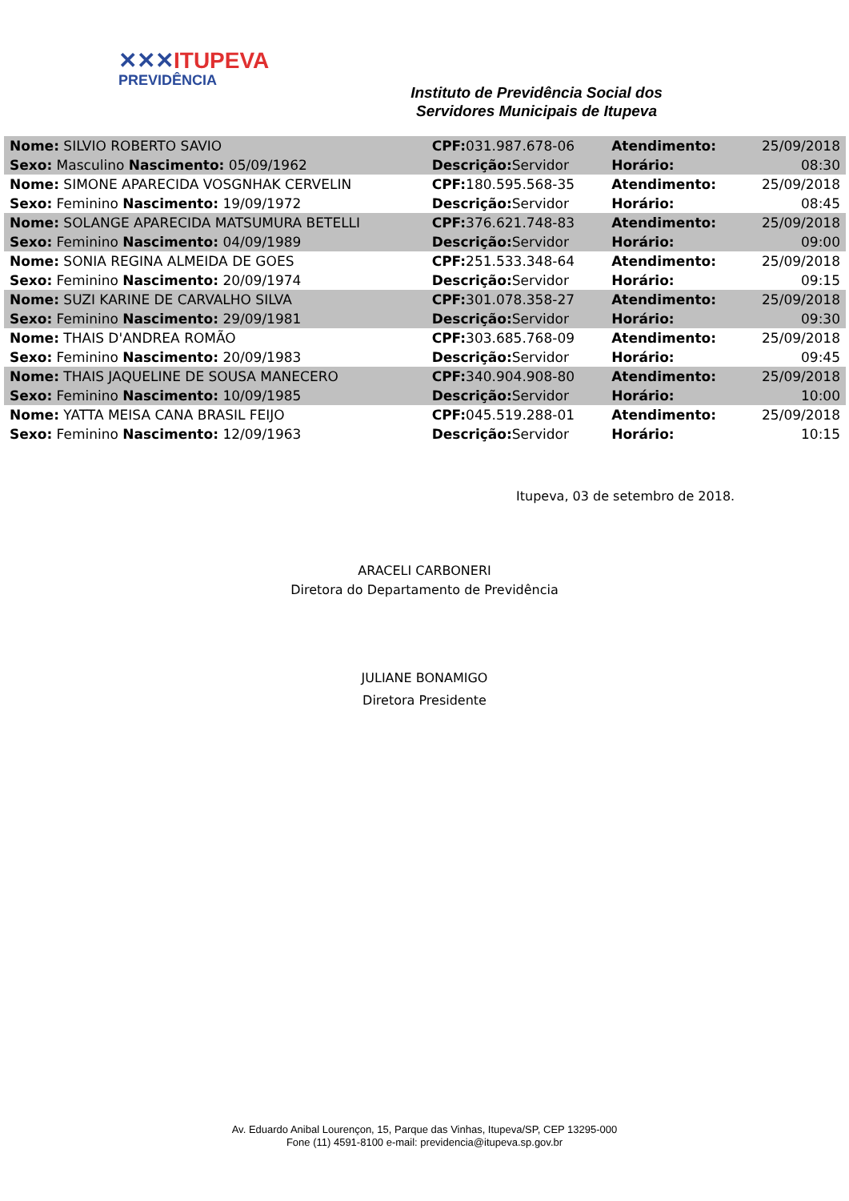✕✕✕ITUPEVA
PREVIDÊNCIA
Instituto de Previdência Social dos
Servidores Municipais de Itupeva
| Nome: SILVIO ROBERTO SAVIO | CPF: 031.987.678-06 | Atendimento: | 25/09/2018 |
| Sexo: Masculino Nascimento: 05/09/1962 | Descrição: Servidor | Horário: | 08:30 |
| Nome: SIMONE APARECIDA VOSGNHAK CERVELIN | CPF: 180.595.568-35 | Atendimento: | 25/09/2018 |
| Sexo: Feminino Nascimento: 19/09/1972 | Descrição: Servidor | Horário: | 08:45 |
| Nome: SOLANGE APARECIDA MATSUMURA BETELLI | CPF: 376.621.748-83 | Atendimento: | 25/09/2018 |
| Sexo: Feminino Nascimento: 04/09/1989 | Descrição: Servidor | Horário: | 09:00 |
| Nome: SONIA REGINA ALMEIDA DE GOES | CPF: 251.533.348-64 | Atendimento: | 25/09/2018 |
| Sexo: Feminino Nascimento: 20/09/1974 | Descrição: Servidor | Horário: | 09:15 |
| Nome: SUZI KARINE DE CARVALHO SILVA | CPF: 301.078.358-27 | Atendimento: | 25/09/2018 |
| Sexo: Feminino Nascimento: 29/09/1981 | Descrição: Servidor | Horário: | 09:30 |
| Nome: THAIS D'ANDREA ROMÃO | CPF: 303.685.768-09 | Atendimento: | 25/09/2018 |
| Sexo: Feminino Nascimento: 20/09/1983 | Descrição: Servidor | Horário: | 09:45 |
| Nome: THAIS JAQUELINE DE SOUSA MANECERO | CPF: 340.904.908-80 | Atendimento: | 25/09/2018 |
| Sexo: Feminino Nascimento: 10/09/1985 | Descrição: Servidor | Horário: | 10:00 |
| Nome: YATTA MEISA CANA BRASIL FEIJO | CPF: 045.519.288-01 | Atendimento: | 25/09/2018 |
| Sexo: Feminino Nascimento: 12/09/1963 | Descrição: Servidor | Horário: | 10:15 |
Itupeva, 03 de setembro de 2018.
ARACELI CARBONERI
Diretora do Departamento de Previdência
JULIANE BONAMIGO
Diretora Presidente
Av. Eduardo Anibal Lourençon, 15, Parque das Vinhas, Itupeva/SP, CEP 13295-000
Fone (11) 4591-8100 e-mail: previdencia@itupeva.sp.gov.br